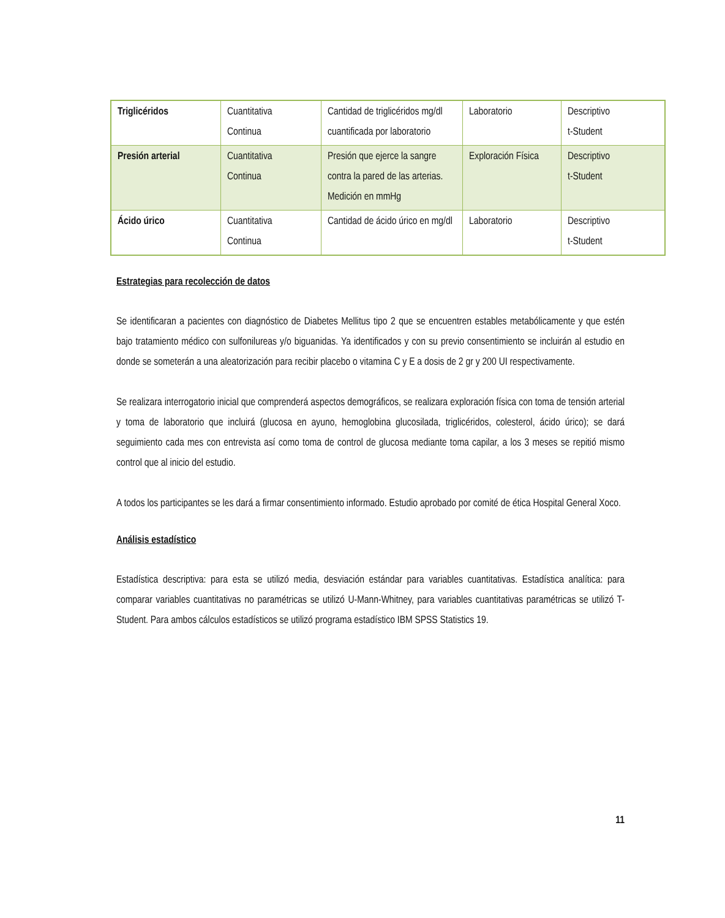| Triglicéridos | Cuantitativa Continua | Cantidad de triglicéridos mg/dl cuantificada por laboratorio | Laboratorio | Descriptivo t-Student |
| Presión arterial | Cuantitativa Continua | Presión que ejerce la sangre contra la pared de las arterias. Medición en mmHg | Exploración Física | Descriptivo t-Student |
| Ácido úrico | Cuantitativa Continua | Cantidad de ácido úrico en mg/dl | Laboratorio | Descriptivo t-Student |
Estrategias para recolección de datos
Se identificaran a pacientes con diagnóstico de Diabetes Mellitus tipo 2 que se encuentren estables metabólicamente y que estén bajo tratamiento médico con sulfonilureas y/o biguanidas. Ya identificados y con su previo consentimiento se incluirán al estudio en donde se someterán a una aleatorización para recibir placebo o vitamina C y E a dosis de 2 gr y 200 UI respectivamente.
Se realizara interrogatorio inicial que comprenderá aspectos demográficos, se realizara exploración física con toma de tensión arterial y toma de laboratorio que incluirá (glucosa en ayuno, hemoglobina glucosilada, triglicéridos, colesterol, ácido úrico); se dará seguimiento cada mes con entrevista así como toma de control de glucosa mediante toma capilar, a los 3 meses se repitió mismo control que al inicio del estudio.
A todos los participantes se les dará a firmar consentimiento informado. Estudio aprobado por comité de ética Hospital General Xoco.
Análisis estadístico
Estadística descriptiva: para esta se utilizó media, desviación estándar para variables cuantitativas. Estadística analítica: para comparar variables cuantitativas no paramétricas se utilizó U-Mann-Whitney, para variables cuantitativas paramétricas se utilizó T-Student. Para ambos cálculos estadísticos se utilizó programa estadístico IBM SPSS Statistics 19.
11